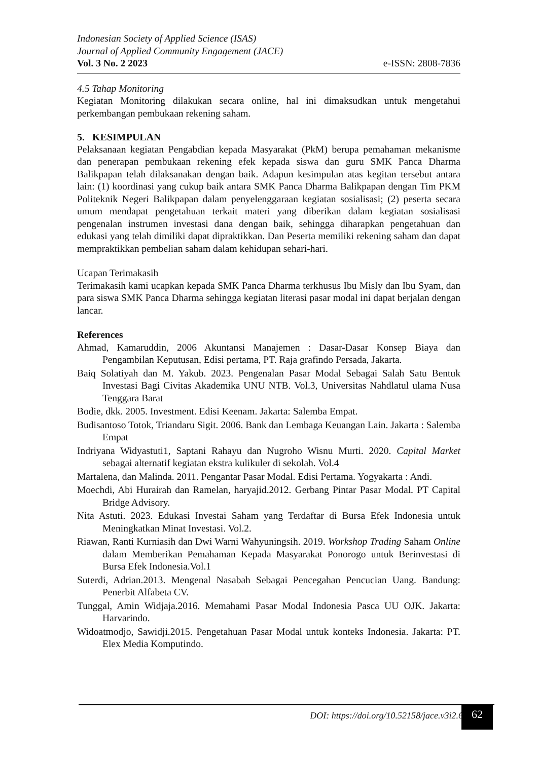Indonesian Society of Applied Science (ISAS)
Journal of Applied Community Engagement (JACE)
Vol. 3 No. 2 2023 e-ISSN: 2808-7836
4.5 Tahap Monitoring
Kegiatan Monitoring dilakukan secara online, hal ini dimaksudkan untuk mengetahui perkembangan pembukaan rekening saham.
5. KESIMPULAN
Pelaksanaan kegiatan Pengabdian kepada Masyarakat (PkM) berupa pemahaman mekanisme dan penerapan pembukaan rekening efek kepada siswa dan guru SMK Panca Dharma Balikpapan telah dilaksanakan dengan baik. Adapun kesimpulan atas kegitan tersebut antara lain: (1) koordinasi yang cukup baik antara SMK Panca Dharma Balikpapan dengan Tim PKM Politeknik Negeri Balikpapan dalam penyelenggaraan kegiatan sosialisasi; (2) peserta secara umum mendapat pengetahuan terkait materi yang diberikan dalam kegiatan sosialisasi pengenalan instrumen investasi dana dengan baik, sehingga diharapkan pengetahuan dan edukasi yang telah dimiliki dapat dipraktikkan. Dan Peserta memiliki rekening saham dan dapat mempraktikkan pembelian saham dalam kehidupan sehari-hari.
Ucapan Terimakasih
Terimakasih kami ucapkan kepada SMK Panca Dharma terkhusus Ibu Misly dan Ibu Syam, dan para siswa SMK Panca Dharma sehingga kegiatan literasi pasar modal ini dapat berjalan dengan lancar.
References
Ahmad, Kamaruddin, 2006 Akuntansi Manajemen : Dasar-Dasar Konsep Biaya dan Pengambilan Keputusan, Edisi pertama, PT. Raja grafindo Persada, Jakarta.
Baiq Solatiyah dan M. Yakub. 2023. Pengenalan Pasar Modal Sebagai Salah Satu Bentuk Investasi Bagi Civitas Akademika UNU NTB. Vol.3, Universitas Nahdlatul ulama Nusa Tenggara Barat
Bodie, dkk. 2005. Investment. Edisi Keenam. Jakarta: Salemba Empat.
Budisantoso Totok, Triandaru Sigit. 2006. Bank dan Lembaga Keuangan Lain. Jakarta : Salemba Empat
Indriyana Widyastuti1, Saptani Rahayu dan Nugroho Wisnu Murti. 2020. Capital Market sebagai alternatif kegiatan ekstra kulikuler di sekolah. Vol.4
Martalena, dan Malinda. 2011. Pengantar Pasar Modal. Edisi Pertama. Yogyakarta : Andi.
Moechdi, Abi Hurairah dan Ramelan, haryajid.2012. Gerbang Pintar Pasar Modal. PT Capital Bridge Advisory.
Nita Astuti. 2023. Edukasi Investai Saham yang Terdaftar di Bursa Efek Indonesia untuk Meningkatkan Minat Investasi. Vol.2.
Riawan, Ranti Kurniasih dan Dwi Warni Wahyuningsih. 2019. Workshop Trading Saham Online dalam Memberikan Pemahaman Kepada Masyarakat Ponorogo untuk Berinvestasi di Bursa Efek Indonesia.Vol.1
Suterdi, Adrian.2013. Mengenal Nasabah Sebagai Pencegahan Pencucian Uang. Bandung: Penerbit Alfabeta CV.
Tunggal, Amin Widjaja.2016. Memahami Pasar Modal Indonesia Pasca UU OJK. Jakarta: Harvarindo.
Widoatmodjo, Sawidji.2015. Pengetahuan Pasar Modal untuk konteks Indonesia. Jakarta: PT. Elex Media Komputindo.
DOI: https://doi.org/10.52158/jace.v3i2.613
62